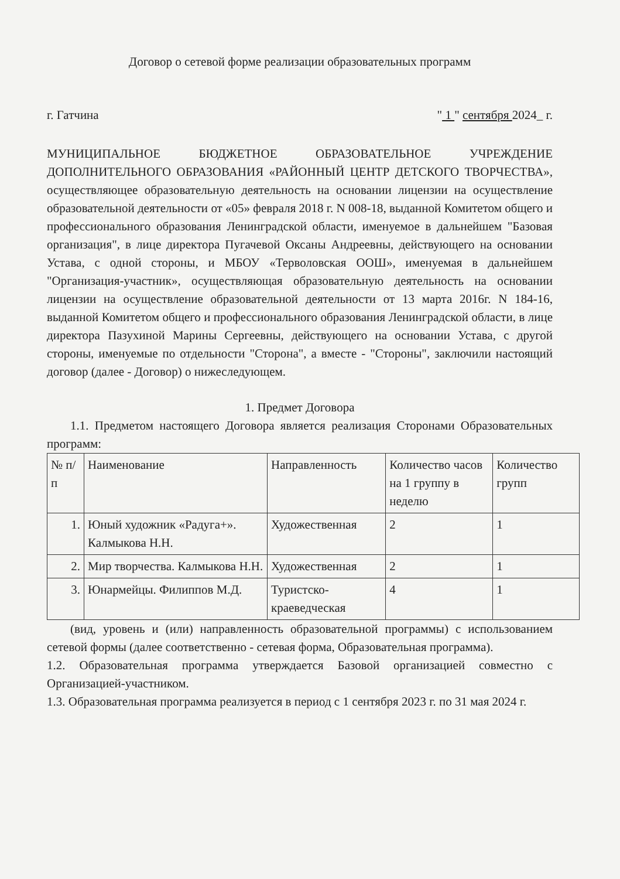Договор о сетевой форме реализации образовательных программ
г. Гатчина " 1 " сентября 2024_ г.
МУНИЦИПАЛЬНОЕ БЮДЖЕТНОЕ ОБРАЗОВАТЕЛЬНОЕ УЧРЕЖДЕНИЕ ДОПОЛНИТЕЛЬНОГО ОБРАЗОВАНИЯ «РАЙОННЫЙ ЦЕНТР ДЕТСКОГО ТВОРЧЕСТВА», осуществляющее образовательную деятельность на основании лицензии на осуществление образовательной деятельности от «05» февраля 2018 г. N 008-18, выданной Комитетом общего и профессионального образования Ленинградской области, именуемое в дальнейшем "Базовая организация", в лице директора Пугачевой Оксаны Андреевны, действующего на основании Устава, с одной стороны, и МБОУ «Терволовская ООШ», именуемая в дальнейшем "Организация-участник», осуществляющая образовательную деятельность на основании лицензии на осуществление образовательной деятельности от 13 марта 2016г. N 184-16, выданной Комитетом общего и профессионального образования Ленинградской области, в лице директора Пазухиной Марины Сергеевны, действующего на основании Устава, с другой стороны, именуемые по отдельности "Сторона", а вместе - "Стороны", заключили настоящий договор (далее - Договор) о нижеследующем.
1. Предмет Договора
1.1. Предметом настоящего Договора является реализация Сторонами Образовательных программ:
| № п/п | Наименование | Направленность | Количество часов на 1 группу в неделю | Количество групп |
| --- | --- | --- | --- | --- |
| 1. | Юный художник «Радуга+». Калмыкова Н.Н. | Художественная | 2 | 1 |
| 2. | Мир творчества. Калмыкова Н.Н. | Художественная | 2 | 1 |
| 3. | Юнармейцы. Филиппов М.Д. | Туристско-краеведческая | 4 | 1 |
(вид, уровень и (или) направленность образовательной программы) с использованием сетевой формы (далее соответственно - сетевая форма, Образовательная программа).
1.2. Образовательная программа утверждается Базовой организацией совместно с Организацией-участником.
1.3. Образовательная программа реализуется в период с 1 сентября 2023 г. по 31 мая 2024 г.